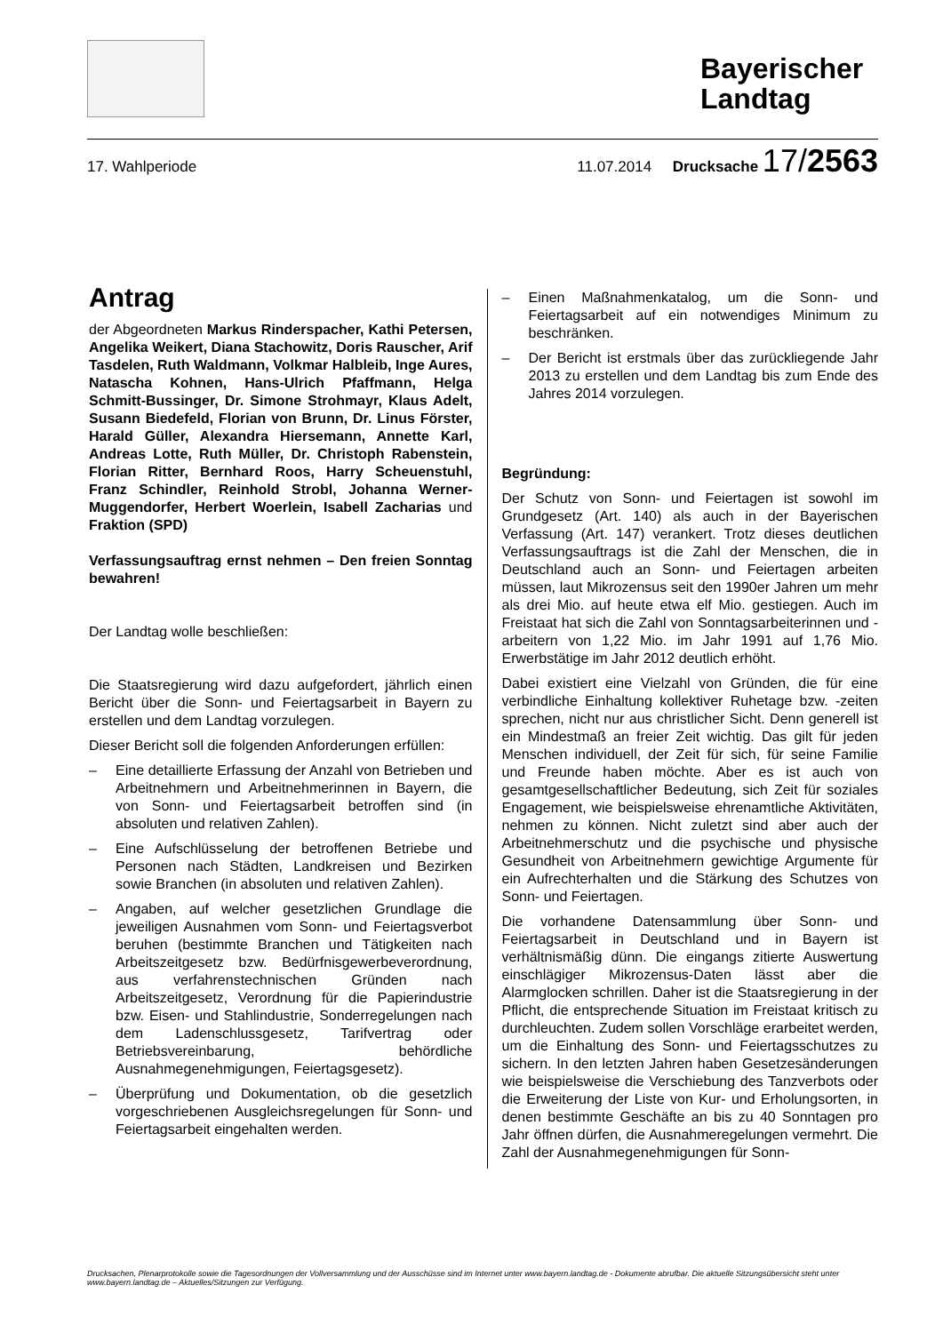Bayerischer Landtag
17. Wahlperiode 11.07.2014 Drucksache 17/2563
Antrag
der Abgeordneten Markus Rinderspacher, Kathi Petersen, Angelika Weikert, Diana Stachowitz, Doris Rauscher, Arif Tasdelen, Ruth Waldmann, Volkmar Halbleib, Inge Aures, Natascha Kohnen, Hans-Ulrich Pfaffmann, Helga Schmitt-Bussinger, Dr. Simone Strohmayr, Klaus Adelt, Susann Biedefeld, Florian von Brunn, Dr. Linus Förster, Harald Güller, Alexandra Hiersemann, Annette Karl, Andreas Lotte, Ruth Müller, Dr. Christoph Rabenstein, Florian Ritter, Bernhard Roos, Harry Scheuenstuhl, Franz Schindler, Reinhold Strobl, Johanna Werner-Muggendorfer, Herbert Woerlein, Isabell Zacharias und Fraktion (SPD)
Verfassungsauftrag ernst nehmen – Den freien Sonntag bewahren!
Der Landtag wolle beschließen:
Die Staatsregierung wird dazu aufgefordert, jährlich einen Bericht über die Sonn- und Feiertagsarbeit in Bayern zu erstellen und dem Landtag vorzulegen.
Dieser Bericht soll die folgenden Anforderungen erfüllen:
– Eine detaillierte Erfassung der Anzahl von Betrieben und Arbeitnehmern und Arbeitnehmerinnen in Bayern, die von Sonn- und Feiertagsarbeit betroffen sind (in absoluten und relativen Zahlen).
– Eine Aufschlüsselung der betroffenen Betriebe und Personen nach Städten, Landkreisen und Bezirken sowie Branchen (in absoluten und relativen Zahlen).
– Angaben, auf welcher gesetzlichen Grundlage die jeweiligen Ausnahmen vom Sonn- und Feiertagsverbot beruhen (bestimmte Branchen und Tätigkeiten nach Arbeitszeitgesetz bzw. Bedürfnisgewerbeverordnung, aus verfahrenstechnischen Gründen nach Arbeitszeitgesetz, Verordnung für die Papierindustrie bzw. Eisen- und Stahlindustrie, Sonderregelungen nach dem Ladenschlussgesetz, Tarifvertrag oder Betriebsvereinbarung, behördliche Ausnahmegenehmigungen, Feiertagsgesetz).
– Überprüfung und Dokumentation, ob die gesetzlich vorgeschriebenen Ausgleichsregelungen für Sonn- und Feiertagsarbeit eingehalten werden.
– Einen Maßnahmenkatalog, um die Sonn- und Feiertagsarbeit auf ein notwendiges Minimum zu beschränken.
– Der Bericht ist erstmals über das zurückliegende Jahr 2013 zu erstellen und dem Landtag bis zum Ende des Jahres 2014 vorzulegen.
Begründung:
Der Schutz von Sonn- und Feiertagen ist sowohl im Grundgesetz (Art. 140) als auch in der Bayerischen Verfassung (Art. 147) verankert. Trotz dieses deutlichen Verfassungsauftrags ist die Zahl der Menschen, die in Deutschland auch an Sonn- und Feiertagen arbeiten müssen, laut Mikrozensus seit den 1990er Jahren um mehr als drei Mio. auf heute etwa elf Mio. gestiegen. Auch im Freistaat hat sich die Zahl von Sonntagsarbeiterinnen und -arbeitern von 1,22 Mio. im Jahr 1991 auf 1,76 Mio. Erwerbstätige im Jahr 2012 deutlich erhöht.
Dabei existiert eine Vielzahl von Gründen, die für eine verbindliche Einhaltung kollektiver Ruhetage bzw. -zeiten sprechen, nicht nur aus christlicher Sicht. Denn generell ist ein Mindestmaß an freier Zeit wichtig. Das gilt für jeden Menschen individuell, der Zeit für sich, für seine Familie und Freunde haben möchte. Aber es ist auch von gesamtgesellschaftlicher Bedeutung, sich Zeit für soziales Engagement, wie beispielsweise ehrenamtliche Aktivitäten, nehmen zu können. Nicht zuletzt sind aber auch der Arbeitnehmerschutz und die psychische und physische Gesundheit von Arbeitnehmern gewichtige Argumente für ein Aufrechterhalten und die Stärkung des Schutzes von Sonn- und Feiertagen.
Die vorhandene Datensammlung über Sonn- und Feiertagsarbeit in Deutschland und in Bayern ist verhältnismäßig dünn. Die eingangs zitierte Auswertung einschlägiger Mikrozensus-Daten lässt aber die Alarmglocken schrillen. Daher ist die Staatsregierung in der Pflicht, die entsprechende Situation im Freistaat kritisch zu durchleuchten. Zudem sollen Vorschläge erarbeitet werden, um die Einhaltung des Sonn- und Feiertagsschutzes zu sichern. In den letzten Jahren haben Gesetzesänderungen wie beispielsweise die Verschiebung des Tanzverbots oder die Erweiterung der Liste von Kur- und Erholungsorten, in denen bestimmte Geschäfte an bis zu 40 Sonntagen pro Jahr öffnen dürfen, die Ausnahmeregelungen vermehrt. Die Zahl der Ausnahmegenehmigungen für Sonn-
Drucksachen, Plenarprotokolle sowie die Tagesordnungen der Vollversammlung und der Ausschüsse sind im Internet unter www.bayern.landtag.de - Dokumente abrufbar. Die aktuelle Sitzungsübersicht steht unter www.bayern.landtag.de – Aktuelles/Sitzungen zur Verfügung.